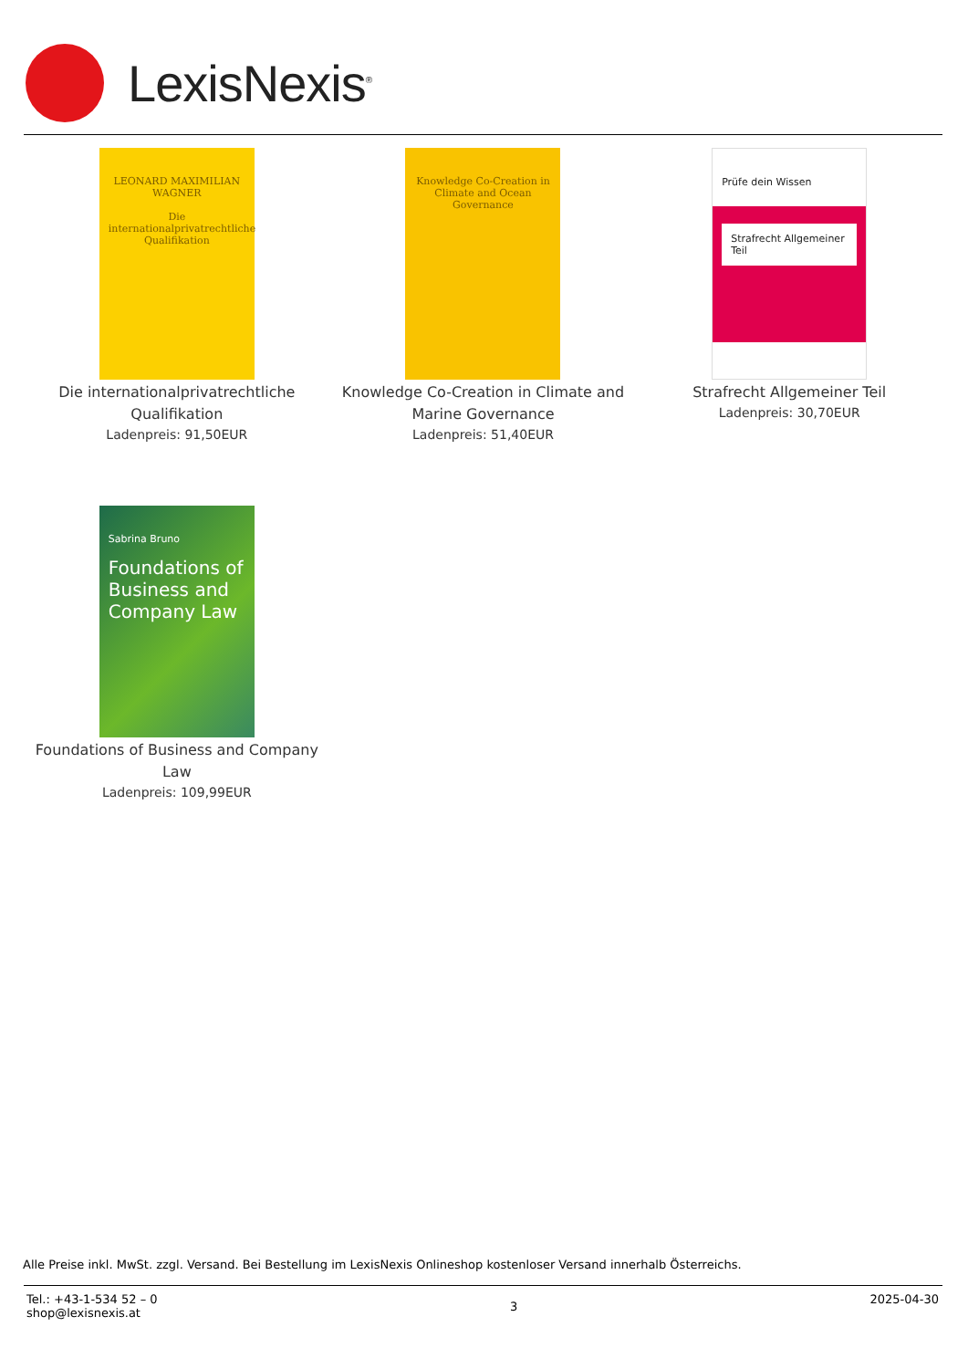LexisNexis<sup>®</sup>
LEONARD MAXIMILIAN WAGNER
Die internationalprivatrechtliche Qualifikation
Die internationalprivatrechtliche
Qualifikation
Ladenpreis: 91,50EUR
Knowledge Co-Creation in Climate and Ocean Governance
Knowledge Co-Creation in Climate and
Marine Governance
Ladenpreis: 51,40EUR
Prüfe dein Wissen
Strafrecht Allgemeiner Teil
Strafrecht Allgemeiner Teil
Ladenpreis: 30,70EUR
Sabrina Bruno
Foundations of Business and Company Law
Foundations of Business and Company
Law
Ladenpreis: 109,99EUR
Alle Preise inkl. MwSt. zzgl. Versand. Bei Bestellung im LexisNexis Onlineshop kostenloser Versand innerhalb Österreichs.
Tel.: +43-1-534 52 – 0
shop@lexisnexis.at
3
2025-04-30